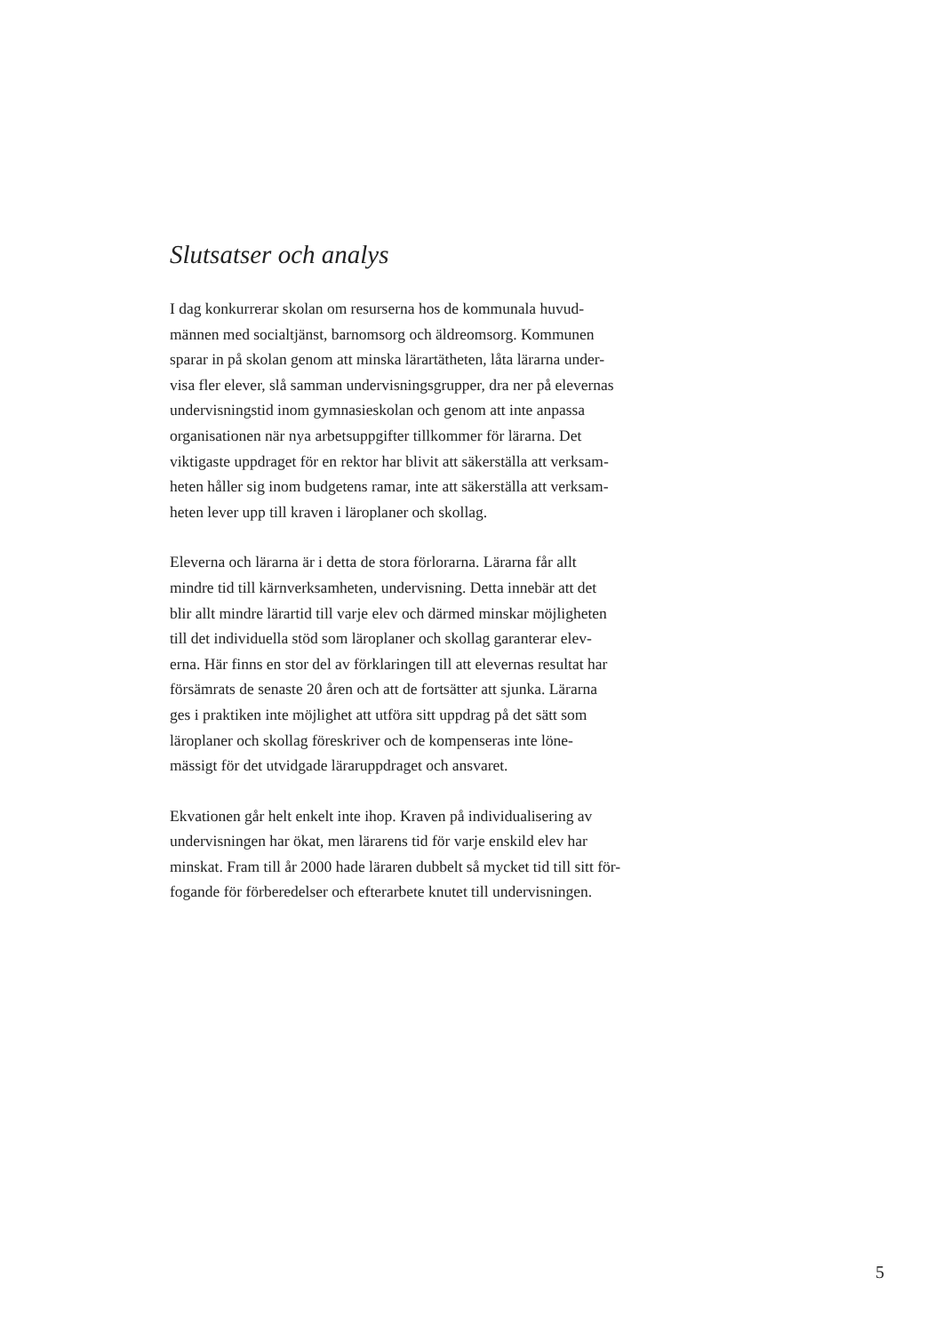Slutsatser och analys
I dag konkurrerar skolan om resurserna hos de kommunala huvud-
männen med socialtjänst, barnomsorg och äldreomsorg. Kommunen
sparar in på skolan genom att minska lärartätheten, låta lärarna under-
visa fler elever, slå samman undervisningsgrupper, dra ner på elevernas
undervisningstid inom gymnasieskolan och genom att inte anpassa
organisationen när nya arbetsuppgifter tillkommer för lärarna. Det
viktigaste uppdraget för en rektor har blivit att säkerställa att verksam-
heten håller sig inom budgetens ramar, inte att säkerställa att verksam-
heten lever upp till kraven i läroplaner och skollag.
Eleverna och lärarna är i detta de stora förlorarna. Lärarna får allt
mindre tid till kärnverksamheten, undervisning. Detta innebär att det
blir allt mindre lärartid till varje elev och därmed minskar möjligheten
till det individuella stöd som läroplaner och skollag garanterar elev-
erna. Här finns en stor del av förklaringen till att elevernas resultat har
försämrats de senaste 20 åren och att de fortsätter att sjunka. Lärarna
ges i praktiken inte möjlighet att utföra sitt uppdrag på det sätt som
läroplaner och skollag föreskriver och de kompenseras inte löne-
mässigt för det utvidgade läraruppdraget och ansvaret.
Ekvationen går helt enkelt inte ihop. Kraven på individualisering av
undervisningen har ökat, men lärarens tid för varje enskild elev har
minskat. Fram till år 2000 hade läraren dubbelt så mycket tid till sitt för-
fogande för förberedelser och efterarbete knutet till undervisningen.
5